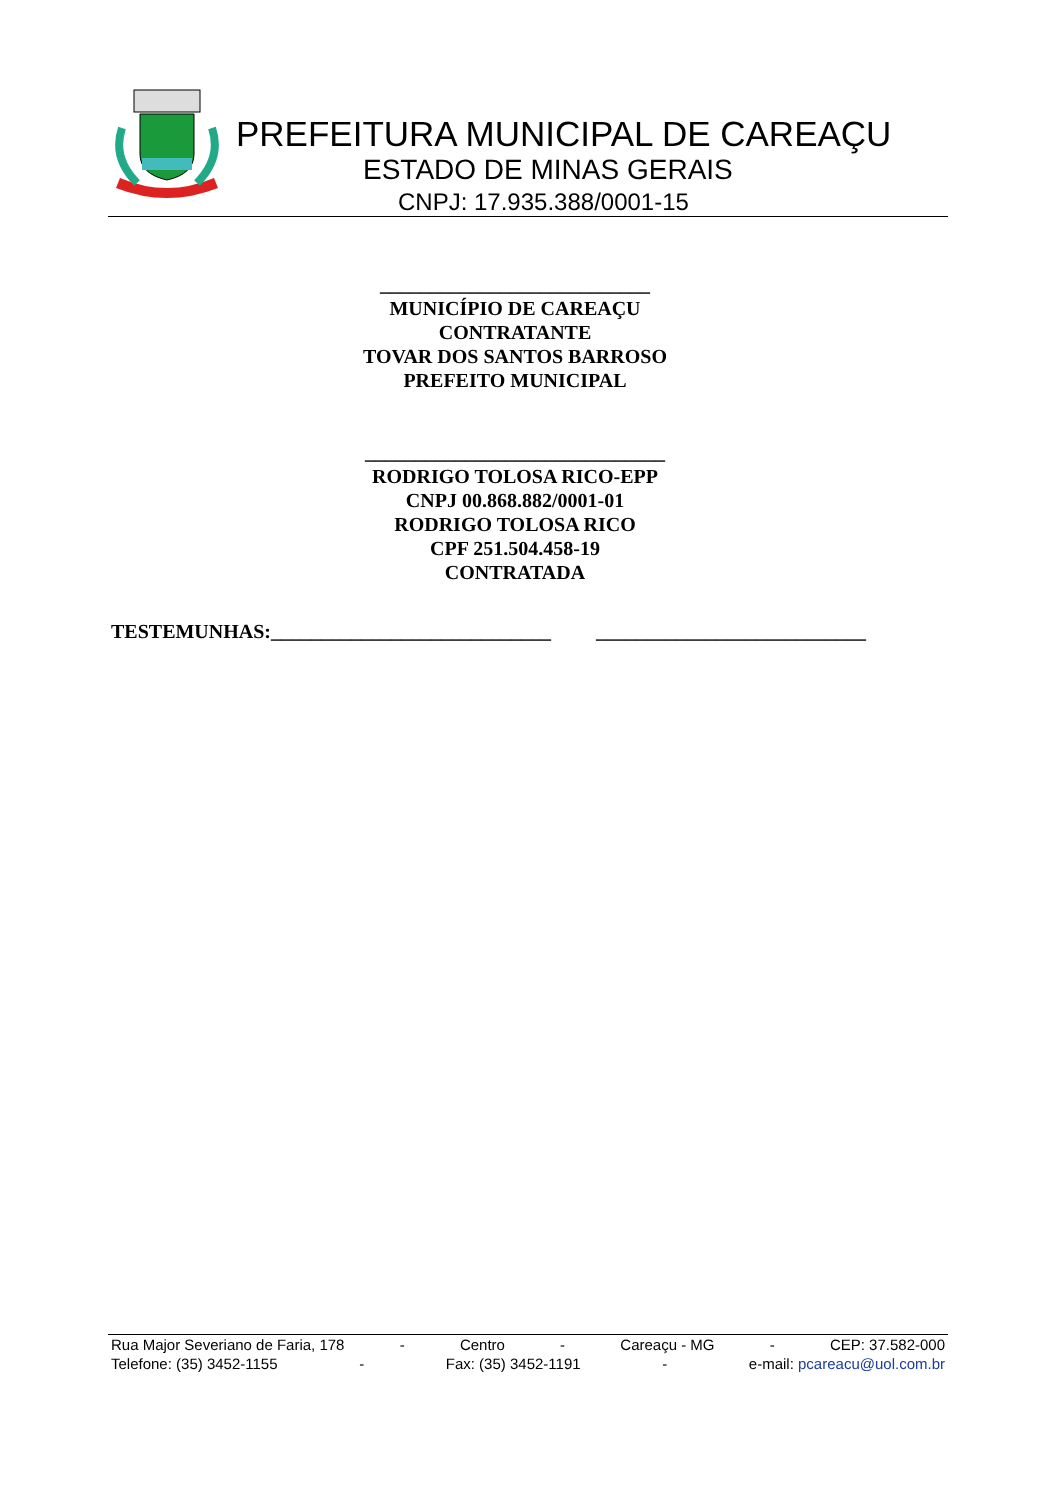PREFEITURA MUNICIPAL DE CAREAÇU
ESTADO DE MINAS GERAIS
CNPJ: 17.935.388/0001-15
___________________________
MUNICÍPIO DE CAREAÇU
CONTRATANTE
TOVAR DOS SANTOS BARROSO
PREFEITO MUNICIPAL
______________________________
RODRIGO TOLOSA RICO-EPP
CNPJ 00.868.882/0001-01
RODRIGO TOLOSA RICO
CPF 251.504.458-19
CONTRATADA
TESTEMUNHAS:____________________________ ___________________________
Rua Major Severiano de Faria, 178 - Centro - Careaçu - MG - CEP: 37.582-000
Telefone: (35) 3452-1155 - Fax: (35) 3452-1191 - e-mail: pcareacu@uol.com.br